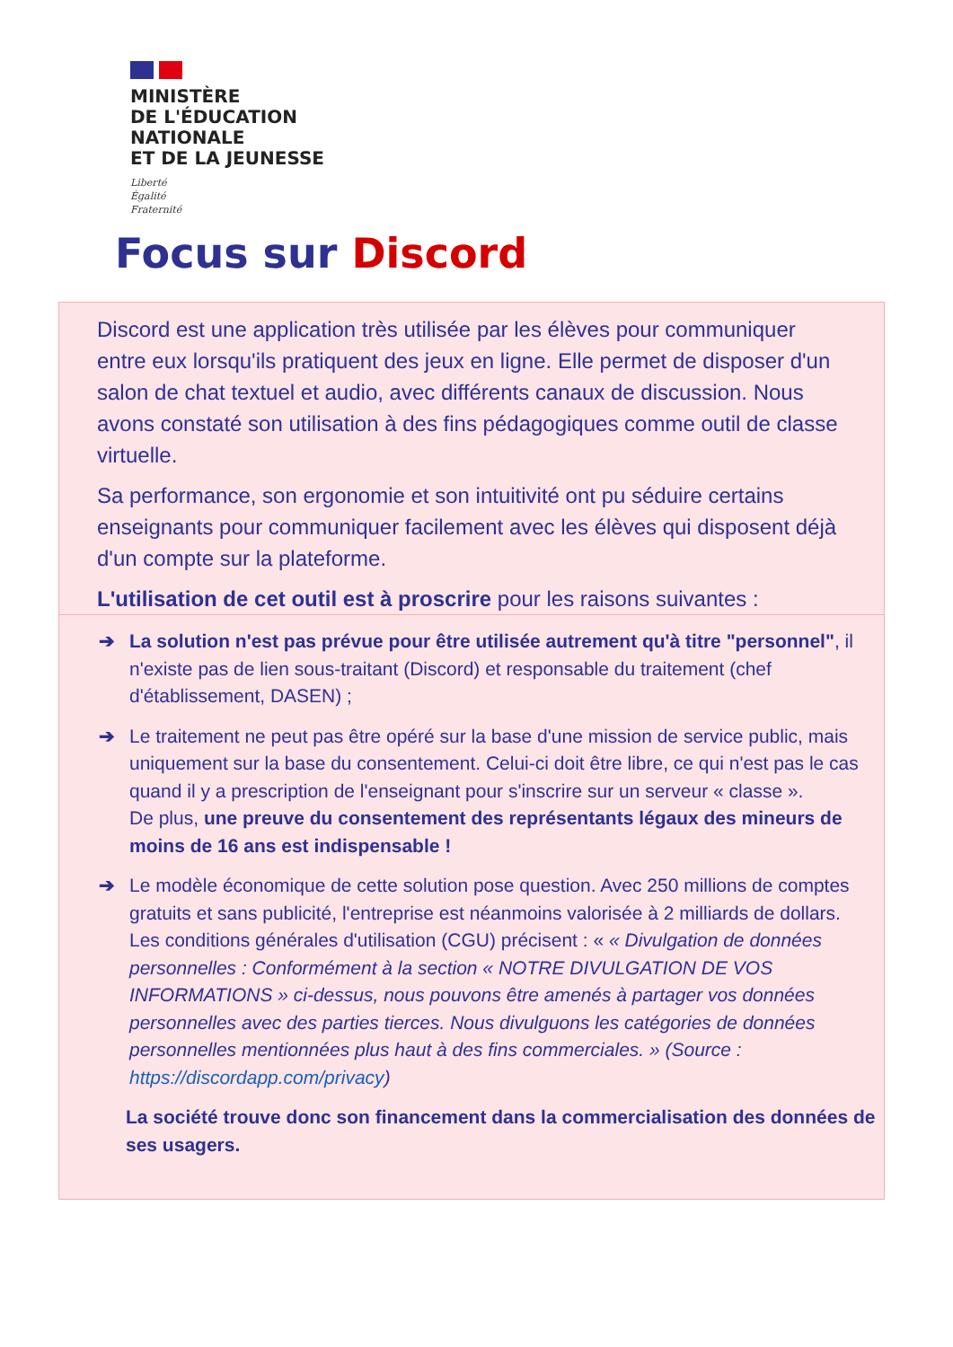MINISTÈRE
DE L'ÉDUCATION
NATIONALE
ET DE LA JEUNESSE
Liberté
Égalité
Fraternité
Focus sur Discord
Discord est une application très utilisée par les élèves pour communiquer entre eux lorsqu'ils pratiquent des jeux en ligne. Elle permet de disposer d'un salon de chat textuel et audio, avec différents canaux de discussion. Nous avons constaté son utilisation à des fins pédagogiques comme outil de classe virtuelle.
Sa performance, son ergonomie et son intuitivité ont pu séduire certains enseignants pour communiquer facilement avec les élèves qui disposent déjà d'un compte sur la plateforme.
L'utilisation de cet outil est à proscrire pour les raisons suivantes :
➔ La solution n'est pas prévue pour être utilisée autrement qu'à titre "personnel", il n'existe pas de lien sous-traitant (Discord) et responsable du traitement (chef d'établissement, DASEN) ;
➔ Le traitement ne peut pas être opéré sur la base d'une mission de service public, mais uniquement sur la base du consentement. Celui-ci doit être libre, ce qui n'est pas le cas quand il y a prescription de l'enseignant pour s'inscrire sur un serveur « classe ».
De plus, une preuve du consentement des représentants légaux des mineurs de moins de 16 ans est indispensable !
➔ Le modèle économique de cette solution pose question. Avec 250 millions de comptes gratuits et sans publicité, l'entreprise est néanmoins valorisée à 2 milliards de dollars. Les conditions générales d'utilisation (CGU) précisent : « « Divulgation de données personnelles : Conformément à la section « NOTRE DIVULGATION DE VOS INFORMATIONS » ci-dessus, nous pouvons être amenés à partager vos données personnelles avec des parties tierces. Nous divulguons les catégories de données personnelles mentionnées plus haut à des fins commerciales. » (Source : https://discordapp.com/privacy)
La société trouve donc son financement dans la commercialisation des données de ses usagers.